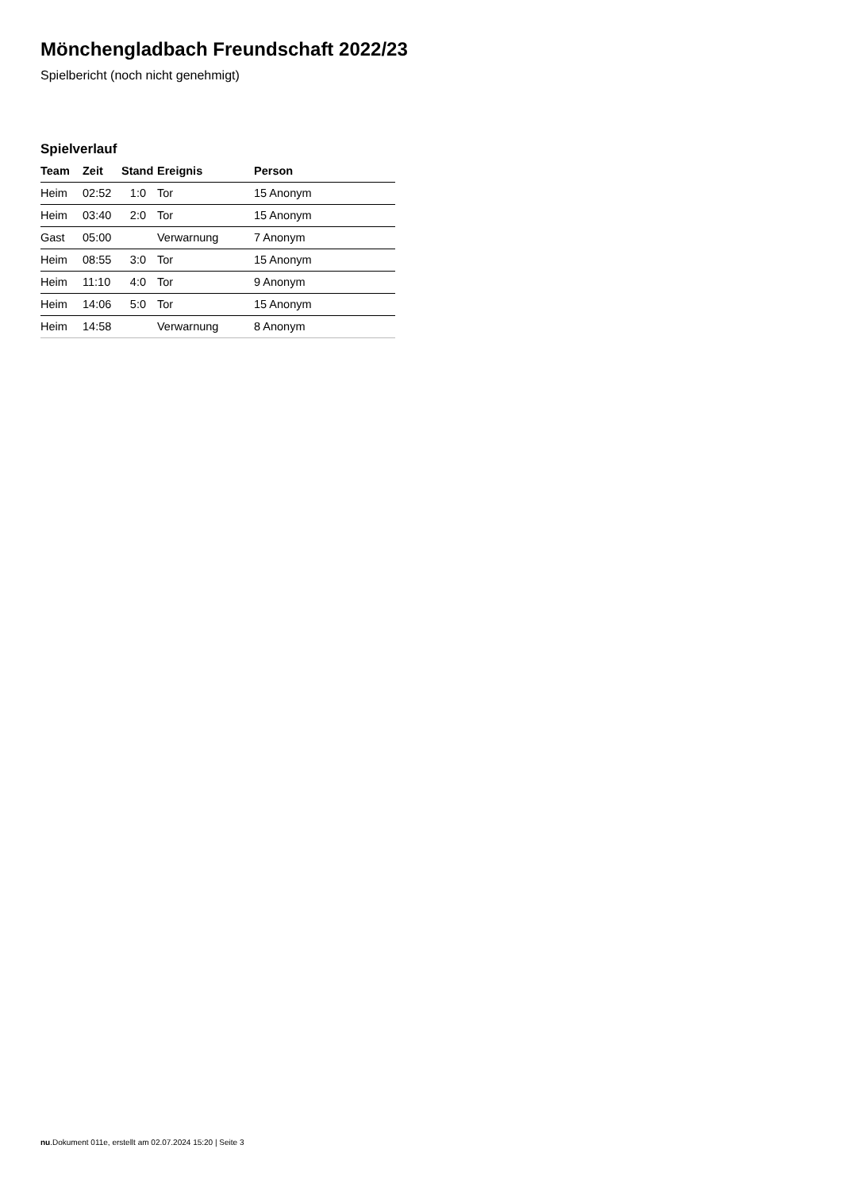Mönchengladbach Freundschaft 2022/23
Spielbericht (noch nicht genehmigt)
Spielverlauf
| Team | Zeit | Stand | Ereignis | Person |
| --- | --- | --- | --- | --- |
| Heim | 02:52 | 1:0 | Tor | 15 Anonym |
| Heim | 03:40 | 2:0 | Tor | 15 Anonym |
| Gast | 05:00 | | Verwarnung | 7 Anonym |
| Heim | 08:55 | 3:0 | Tor | 15 Anonym |
| Heim | 11:10 | 4:0 | Tor | 9 Anonym |
| Heim | 14:06 | 5:0 | Tor | 15 Anonym |
| Heim | 14:58 | | Verwarnung | 8 Anonym |
nu.Dokument 011e, erstellt am 02.07.2024 15:20 | Seite 3